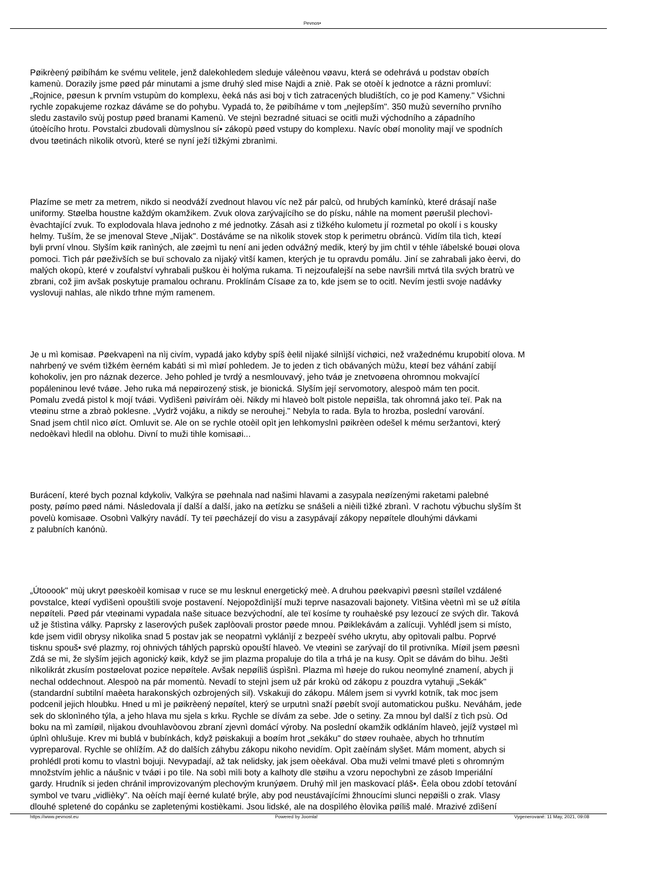Pevnos•
Pøikrèený pøibíhám ke svému velitele, jenž dalekohledem sleduje váleènou vøavu, která se odehrává u podstav obøích
kamenù. Dorazily jsme pøed pár minutami a jsme druhý sled mise Najdi a zniè. Pak se otoèí k jednotce a rázni promluví:
„Rojnice, pøesun k prvním vstupùm do komplexu, èeká nás asi boj v tìch zatracených bludištích, co je pod Kameny." Všichni
rychle zopakujeme rozkaz dáváme se do pohybu. Vypadá to, že pøibíháme v tom „nejlepším". 350 mužù severního prvního
sledu zastavilo svùj postup pøed branami Kamenù. Ve stejnì bezradné situaci se ocitli muži východního a západního
útoèícího hrotu. Povstalci zbudovali dùmyslnou sí• zákopù pøed vstupy do komplexu. Navíc obøí monolity mají ve spodních
dvou tøetinách nìkolik otvorù, které se nyní ježí tìžkými zbranìmi.
Plazíme se metr za metrem, nikdo si neodváží zvednout hlavou víc než pár palcù, od hrubých kamínkù, které drásají naše
uniformy. Støelba houstne každým okamžikem. Zvuk olova zarývajícího se do písku, náhle na moment pøerušil plechovì-
èvachtající zvuk. To explodovala hlava jednoho z mé jednotky. Zásah asi z tìžkého kulometu jí rozmetal po okolí i s kousky
helmy. Tuším, že se jmenoval Steve „Nìjak". Dostáváme se na nìkolik stovek stop k perimetru obráncù. Vidím tìla tìch, kteøí
byli první vlnou. Slyším køik ranìných, ale zøejmì tu není ani jeden odvážný medik, který by jim chtìl v téhle ïábelské bouøi olova
pomoci. Tìch pár pøeživších se buï schovalo za nìjaký vìtší kamen, kterých je tu opravdu pomálu. Jiní se zahrabali jako èervi, do
malých okopù, které v zoufalství vyhrabali puškou èi holýma rukama. Ti nejzoufalejší na sebe navršili mrtvá tìla svých bratrù ve
zbrani, což jim avšak poskytuje pramalou ochranu. Proklínám Císaøe za to, kde jsem se to ocitl. Nevím jestli svoje nadávky
vyslovuji nahlas, ale nìkdo trhne mým ramenem.
Je u mì komisaø. Pøekvapenì na nìj civím, vypadá jako kdyby spíš èelil nìjaké silnìjší vichøici, než vražednému krupobití olova. M
nahrbený ve svém tìžkém èerném kabátì si mì mìøí pohledem. Je to jeden z tìch obávaných mùžu, kteøí bez váhání zabijí
kohokoliv, jen pro náznak dezerce. Jeho pohled je tvrdý a nesmlouvavý, jeho tváø je znetvoøena ohromnou mokvající
popáleninou levé tváøe. Jeho ruka má nepøirozený stisk, je bionická. Slyším její servomotory, alespoò mám ten pocit.
Pomalu zvedá pistol k mojí tváøi. Vydìšenì pøivírám oèi. Nikdy mi hlaveò bolt pistole nepøišla, tak ohromná jako teï. Pak na
vteøinu strne a zbraò poklesne. „Vydrž vojáku, a nikdy se nerouhej." Nebyla to rada. Byla to hrozba, poslední varování.
Snad jsem chtìl nìco øíct. Omluvit se. Ale on se rychle otoèil opìt jen lehkomyslnì pøikrèen odešel k mému seržantovi, který
nedoèkavì hledìl na oblohu. Divní to muži tihle komisaøi...
Burácení, které bych poznal kdykoliv, Valkýra se pøehnala nad našimi hlavami a zasypala neøízenými raketami palebné
posty, pøímo pøed námi. Následovala jí další a další, jako na øetízku se snášeli a nièili tìžké zbranì. V rachotu výbuchu slyším št
povelù komisaøe. Osobnì Valkýry navádí. Ty teï pøecházejí do visu a zasypávají zákopy nepøítele dlouhými dávkami
z palubních kanónù.
„Útooook" mùj ukryt pøeskoèil komisaø v ruce se mu lesknul energetický meè. A druhou pøekvapivì pøesnì støílel vzdálené
povstalce, kteøí vydìšenì opouštìli svoje postavení. Nejopoždìnìjší muži teprve nasazovali bajonety. Vìtšina vèetnì mì se už øítila
nepøíteli. Pøed pár vteøinami vypadala naše situace bezvýchodní, ale teï kosíme ty rouhaèské psy lezoucí ze svých dìr. Taková
už je štìstìna války. Paprsky z laserových pušek zaplòovali prostor pøede mnou. Pøiklekávám a zalícuji. Vyhlédl jsem si místo,
kde jsem vidìl obrysy nìkolika snad 5 postav jak se neopatrnì vyklánìjí z bezpeèí svého ukrytu, aby opìtovali palbu. Poprvé
tisknu spouš• své plazmy, roj ohnivých táhlých paprskù opouští hlaveò. Ve vteøinì se zarývají do tìl protivníka. Míøil jsem pøesnì
Zdá se mi, že slyším jejich agonický køik, když se jim plazma propaluje do tìla a trhá je na kusy. Opìt se dávám do bìhu. Ještì
nìkolikrát zkusím postøelovat pozice nepøítele. Avšak nepøíliš úspìšnì. Plazma mì høeje do rukou neomylné znamení, abych ji
nechal oddechnout. Alespoò na pár momentù. Nevadí to stejnì jsem už pár krokù od zákopu z pouzdra vytahuji „Sekák"
(standardní subtilní maèeta harakonských ozbrojených sil). Vskakuji do zákopu. Málem jsem si vyvrkl kotník, tak moc jsem
podcenil jejich hloubku. Hned u mì je pøikrèený nepøítel, který se urputnì snaží pøebít svojí automatickou pušku. Neváhám, jede
sek do sklonìného týla, a jeho hlava mu sjela s krku. Rychle se dívám za sebe. Jde o setiny. Za mnou byl další z tìch psù. Od
boku na mì zamíøil, nìjakou dvouhlavòovou zbraní zjevnì domácí výroby. Na poslední okamžik odkláním hlaveò, jejíž vystøel mì
úplnì ohlušuje. Krev mi bublá v bubínkách, když pøiskakuji a boøím hrot „sekáku" do støev rouhaèe, abych ho trhnutím
vypreparoval. Rychle se ohlížím. Až do dalších záhybu zákopu nikoho nevidím. Opìt zaèínám slyšet. Mám moment, abych si
prohlédl proti komu to vlastnì bojuji. Nevypadají, až tak nelidsky, jak jsem oèekával. Oba muži velmi tmavé pleti s ohromným
množstvím jehlic a náušnic v tváøi i po tìle. Na sobì mìli boty a kalhoty dle støihu a vzoru nepochybnì ze zásob Imperiální
gardy. Hrudník si jeden chránil improvizovaným plechovým krunýøem. Druhý mìl jen maskovací pláš•. Èela obou zdobí tetování
symbol ve tvaru „vidlièky". Na oèích mají èerné kulaté brýle, aby pod neustávajícími žhnoucími slunci nepøišli o zrak. Vlasy
dlouhé spletené do copánku se zapletenými kostièkami. Jsou lidské, ale na dospìlého èlovìka pøíliš malé. Mrazivé zdìšení
https://www.pevnost.eu Powered by Joomla! Vygenerované: 11 May, 2021, 09:08